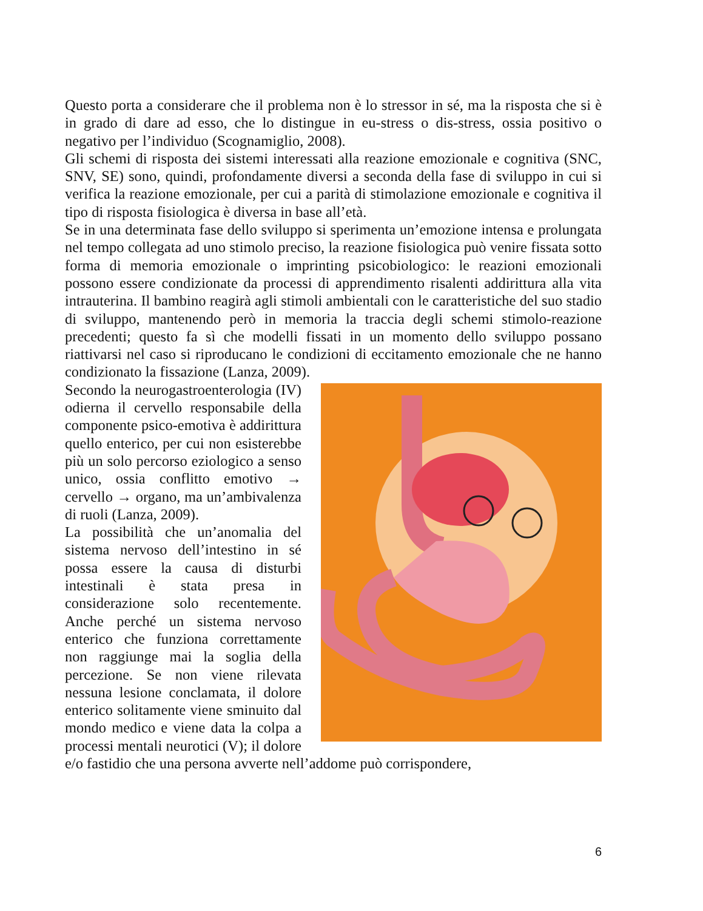Questo porta a considerare che il problema non è lo stressor in sé, ma la risposta che si è in grado di dare ad esso, che lo distingue in eu-stress o dis-stress, ossia positivo o negativo per l’individuo (Scognamiglio, 2008).
Gli schemi di risposta dei sistemi interessati alla reazione emozionale e cognitiva (SNC, SNV, SE) sono, quindi, profondamente diversi a seconda della fase di sviluppo in cui si verifica la reazione emozionale, per cui a parità di stimolazione emozionale e cognitiva il tipo di risposta fisiologica è diversa in base all’età.
Se in una determinata fase dello sviluppo si sperimenta un’emozione intensa e prolungata nel tempo collegata ad uno stimolo preciso, la reazione fisiologica può venire fissata sotto forma di memoria emozionale o imprinting psicobiologico: le reazioni emozionali possono essere condizionate da processi di apprendimento risalenti addirittura alla vita intrauterina. Il bambino reagirà agli stimoli ambientali con le caratteristiche del suo stadio di sviluppo, mantenendo però in memoria la traccia degli schemi stimolo-reazione precedenti; questo fa sì che modelli fissati in un momento dello sviluppo possano riattivarsi nel caso si riproducano le condizioni di eccitamento emozionale che ne hanno condizionato la fissazione (Lanza, 2009).
Secondo la neurogastroenterologia (IV) odierna il cervello responsabile della componente psico-emotiva è addirittura quello enterico, per cui non esisterebbe più un solo percorso eziologico a senso unico, ossia conflitto emotivo → cervello → organo, ma un’ambivalenza di ruoli (Lanza, 2009).
La possibilità che un’anomalia del sistema nervoso dell’intestino in sé possa essere la causa di disturbi intestinali è stata presa in considerazione solo recentemente. Anche perché un sistema nervoso enterico che funziona correttamente non raggiunge mai la soglia della percezione. Se non viene rilevata nessuna lesione conclamata, il dolore enterico solitamente viene sminuito dal mondo medico e viene data la colpa a processi mentali neurotici (V); il dolore e/o fastidio che una persona avverte nell’addome può corrispondere,
6